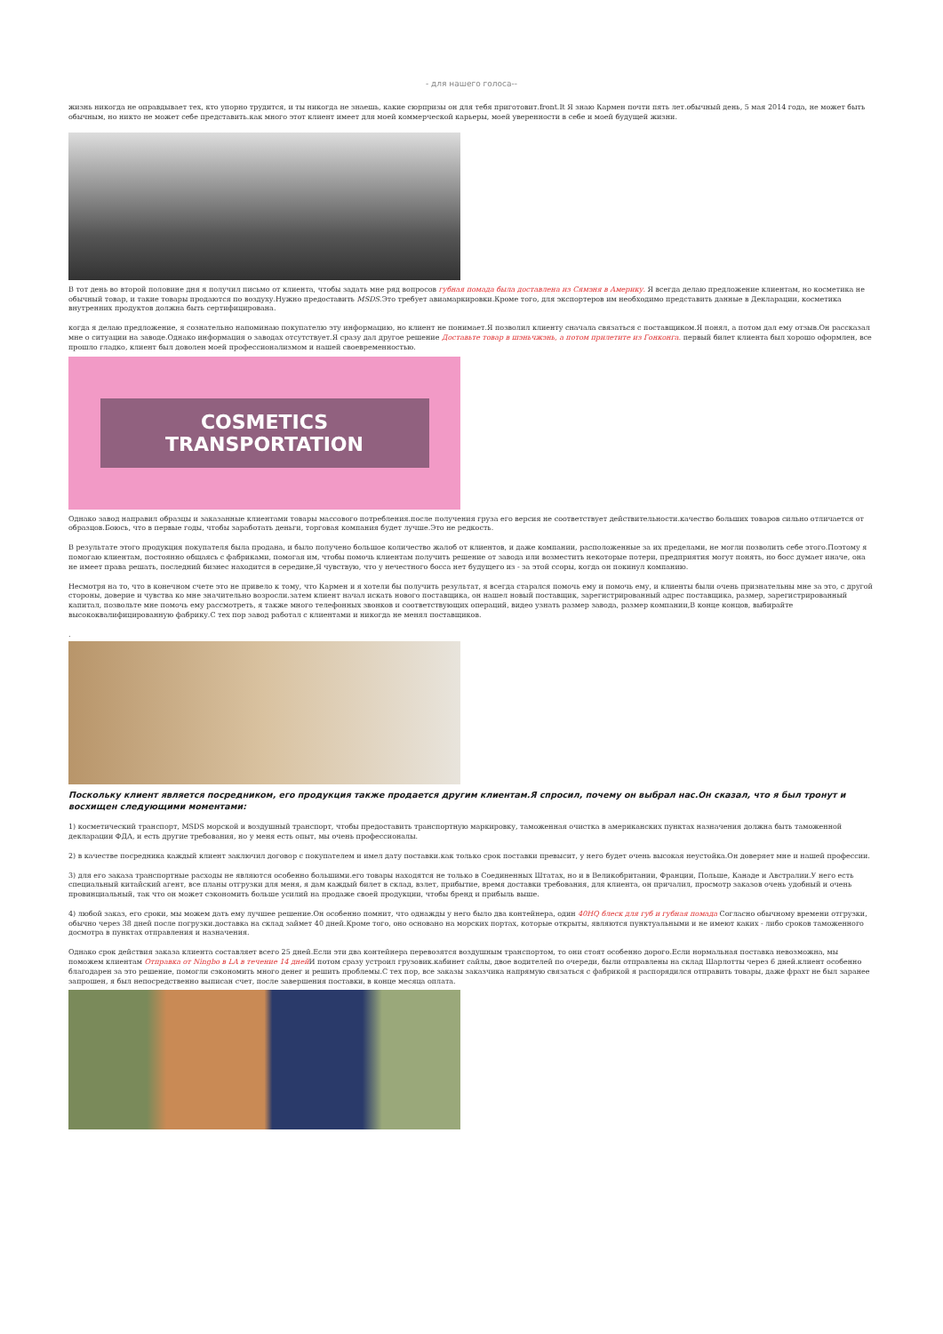- для нашего голоса--
жизнь никогда не оправдывает тех, кто упорно трудится, и ты никогда не знаешь, какие сюрпризы он для тебя приготовит.front.It Я знаю Кармен почти пять лет.обычный день, 5 мая 2014 года, не может быть обычным, но никто не может себе представить.как много этот клиент имеет для моей коммерческой карьеры, моей уверенности в себе и моей будущей жизни.
В тот день во второй половине дня я получил письмо от клиента, чтобы задать мне ряд вопросов губная помада была доставлена из Сямэня в Америку. Я всегда делаю предложение клиентам, но косметика не обычный товар, и такие товары продаются по воздуху.Нужно предоставить MSDS.Это требует авиамаркировки.Кроме того, для экспортеров им необходимо представить данные в Декларации, косметика внутренних продуктов должна быть сертифицирована.
когда я делаю предложение, я сознательно напоминаю покупателю эту информацию, но клиент не понимает.Я позволил клиенту сначала связаться с поставщиком.Я понял, а потом дал ему отзыв.Он рассказал мне о ситуации на заводе.Однако информация о заводах отсутствует.Я сразу дал другое решение Доставьте товар в шэньчжэнь, а потом прилетите из Гонконга. первый билет клиента был хорошо оформлен, все прошло гладко, клиент был доволен моей профессионализмом и нашей своевременностью.
COSMETICS TRANSPORTATION
Однако завод направил образцы и заказанные клиентами товары массового потребления.после получения груза его версия не соответствует действительности.качество больших товаров сильно отличается от образцов.Боюсь, что в первые годы, чтобы заработать деньги, торговая компания будет лучше.Это не редкость.
В результате этого продукция покупателя была продана, и было получено большое количество жалоб от клиентов, и даже компании, расположенные за их пределами, не могли позволить себе этого.Поэтому я помогаю клиентам, постоянно общаясь с фабриками, помогая им, чтобы помочь клиентам получить решение от завода или возместить некоторые потери, предприятия могут понять, но босс думает иначе, она не имеет права решать, последний бизнес находится в середине,Я чувствую, что у нечестного босса нет будущего из - за этой ссоры, когда он покинул компанию.
Несмотря на то, что в конечном счете это не привело к тому, что Кармен и я хотели бы получить результат, я всегда старался помочь ему и помочь ему, и клиенты были очень признательны мне за это, с другой стороны, доверие и чувства ко мне значительно возросли.затем клиент начал искать нового поставщика, он нашел новый поставщик, зарегистрированный адрес поставщика, размер, зарегистрированный капитал, позвольте мне помочь ему рассмотреть, я также много телефонных звонков и соответствующих операций, видео узнать размер завода, размер компании,В конце концов, выбирайте высококвалифицированную фабрику.С тех пор завод работал с клиентами и никогда не менял поставщиков.
.
Поскольку клиент является посредником, его продукция также продается другим клиентам.Я спросил, почему он выбрал нас.Он сказал, что я был тронут и восхищен следующими моментами:
1) косметический транспорт, MSDS морской и воздушный транспорт, чтобы предоставить транспортную маркировку, таможенная очистка в американских пунктах назначения должна быть таможенной декларации ФДА, и есть другие требования, но у меня есть опыт, мы очень профессионалы.
2) в качестве посредника каждый клиент заключил договор с покупателем и имел дату поставки.как только срок поставки превысит, у него будет очень высокая неустойка.Он доверяет мне и нашей профессии.
3) для его заказа транспортные расходы не являются особенно большими.его товары находятся не только в Соединенных Штатах, но и в Великобритании, Франции, Польше, Канаде и Австралии.У него есть специальный китайский агент, все планы отгрузки для меня, я дам каждый билет в склад, взлет, прибытие, время доставки требования, для клиента, он причалил, просмотр заказов очень удобный и очень провинциальный, так что он может сэкономить больше усилий на продаже своей продукции, чтобы бренд и прибыль выше.
4) любой заказ, его сроки, мы можем дать ему лучшее решение.Он особенно помнит, что однажды у него было два контейнера, один 40HQ блеск для губ и губная помада Согласно обычному времени отгрузки, обычно через 38 дней после погрузки.доставка на склад займет 40 дней.Кроме того, оно основано на морских портах, которые открыты, являются пунктуальными и не имеют каких - либо сроков таможенного досмотра в пунктах отправления и назначения.
Однако срок действия заказа клиента составляет всего 25 дней.Если эти два контейнера перевозятся воздушным транспортом, то они стоят особенно дорого.Если нормальная поставка невозможна, мы поможем клиентам Отправка от Ningbo в LA в течение 14 дней И потом сразу устроил грузовик.кабинет сайлы, двое водителей по очереди, были отправлены на склад Шарлотты через 6 дней.клиент особенно благодарен за это решение, помогли сэкономить много денег и решить проблемы.С тех пор, все заказы заказчика напрямую связаться с фабрикой я распорядился отправить товары, даже фрахт не был заранее запрошен, я был непосредственно выписан счет, после завершения поставки, в конце месяца оплата.